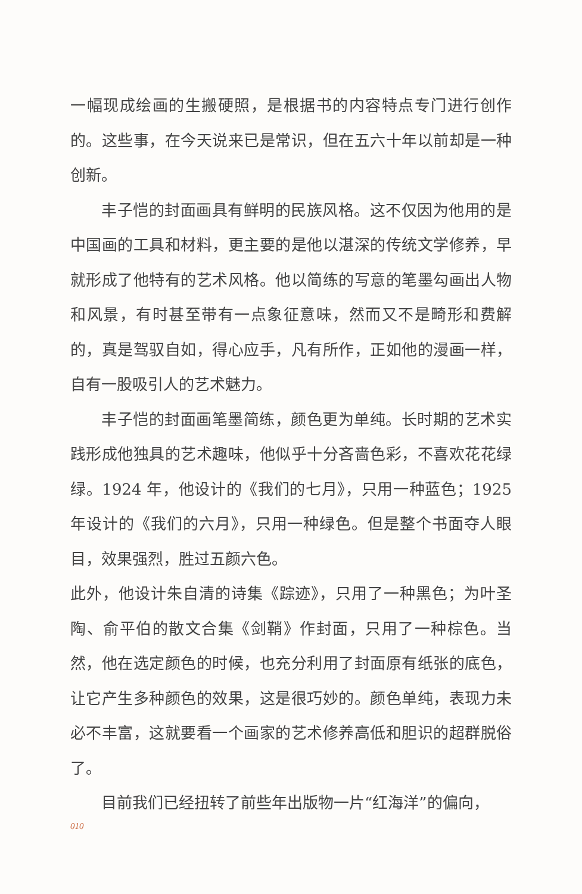一幅现成绘画的生搬硬照，是根据书的内容特点专门进行创作的。这些事，在今天说来已是常识，但在五六十年以前却是一种创新。
丰子恺的封面画具有鲜明的民族风格。这不仅因为他用的是中国画的工具和材料，更主要的是他以湛深的传统文学修养，早就形成了他特有的艺术风格。他以简练的写意的笔墨勾画出人物和风景，有时甚至带有一点象征意味，然而又不是畸形和费解的，真是驾驭自如，得心应手，凡有所作，正如他的漫画一样，自有一股吸引人的艺术魅力。
丰子恺的封面画笔墨简练，颜色更为单纯。长时期的艺术实践形成他独具的艺术趣味，他似乎十分吝啬色彩，不喜欢花花绿绿。1924 年，他设计的《我们的七月》，只用一种蓝色；1925 年设计的《我们的六月》，只用一种绿色。但是整个书面夺人眼目，效果强烈，胜过五颜六色。
此外，他设计朱自清的诗集《踪迹》，只用了一种黑色；为叶圣陶、俞平伯的散文合集《剑鞘》作封面，只用了一种棕色。当然，他在选定颜色的时候，也充分利用了封面原有纸张的底色，让它产生多种颜色的效果，这是很巧妙的。颜色单纯，表现力未必不丰富，这就要看一个画家的艺术修养高低和胆识的超群脱俗了。
目前我们已经扭转了前些年出版物一片“红海洋”的偏向，
010